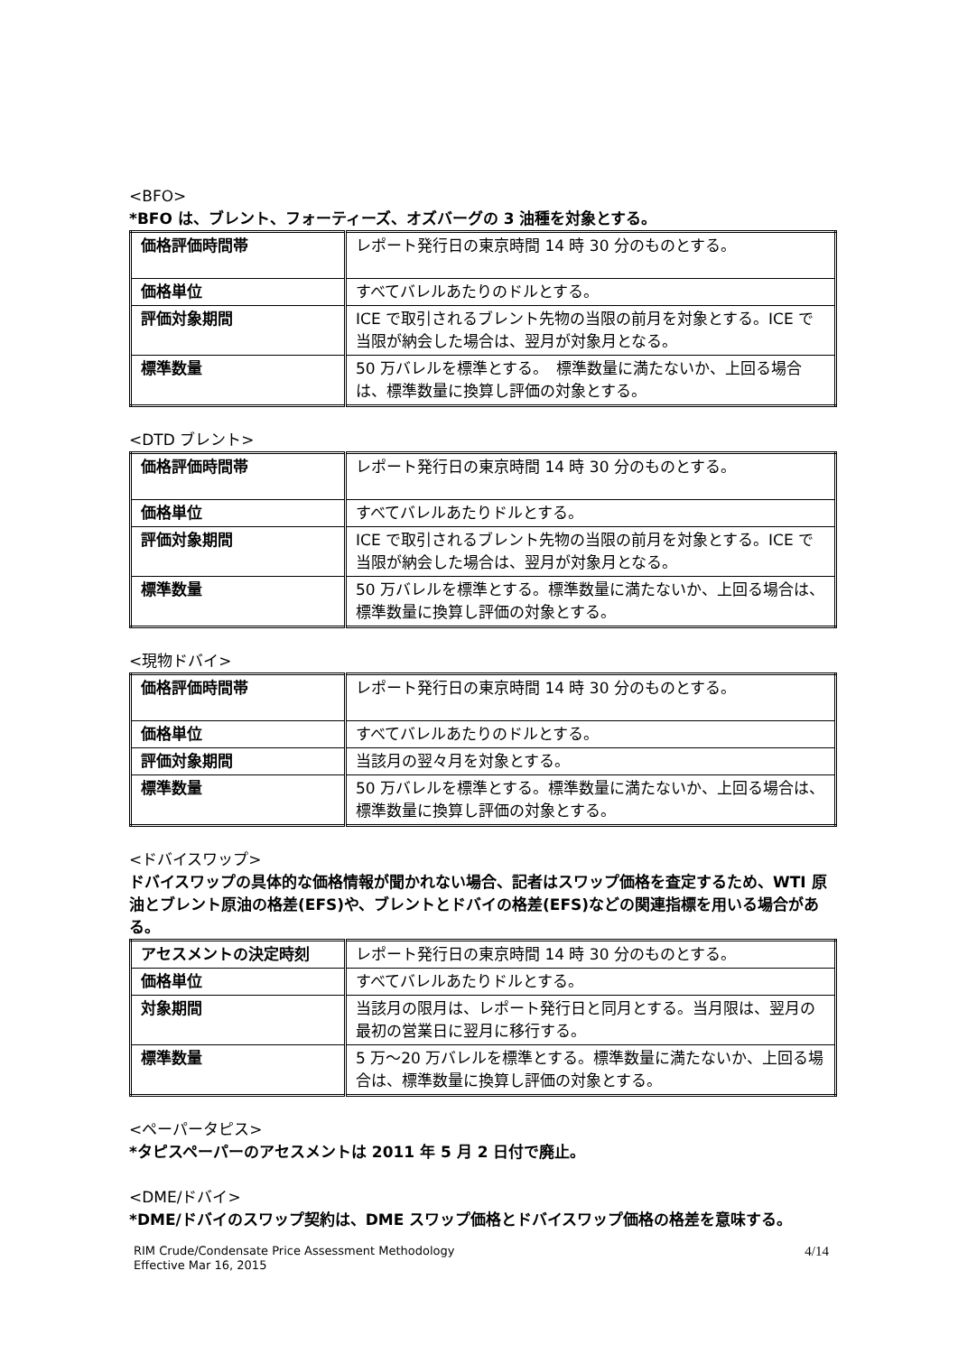<BFO>
*BFO は、ブレント、フォーティーズ、オズバーグの 3 油種を対象とする。
| 価格評価時間帯 | レポート発行日の東京時間 14 時 30 分のものとする。 |
| 価格単位 | すべてバレルあたりのドルとする。 |
| 評価対象期間 | ICE で取引されるブレント先物の当限の前月を対象とする。ICE で当限が納会した場合は、翌月が対象月となる。 |
| 標準数量 | 50 万バレルを標準とする。 標準数量に満たないか、上回る場合は、標準数量に換算し評価の対象とする。 |
<DTD ブレント>
| 価格評価時間帯 | レポート発行日の東京時間 14 時 30 分のものとする。 |
| 価格単位 | すべてバレルあたりドルとする。 |
| 評価対象期間 | ICE で取引されるブレント先物の当限の前月を対象とする。ICE で当限が納会した場合は、翌月が対象月となる。 |
| 標準数量 | 50 万バレルを標準とする。標準数量に満たないか、上回る場合は、標準数量に換算し評価の対象とする。 |
<現物ドバイ>
| 価格評価時間帯 | レポート発行日の東京時間 14 時 30 分のものとする。 |
| 価格単位 | すべてバレルあたりのドルとする。 |
| 評価対象期間 | 当該月の翌々月を対象とする。 |
| 標準数量 | 50 万バレルを標準とする。標準数量に満たないか、上回る場合は、標準数量に換算し評価の対象とする。 |
<ドバイスワップ>
ドバイスワップの具体的な価格情報が聞かれない場合、記者はスワップ価格を査定するため、WTI 原油とブレント原油の格差(EFS)や、ブレントとドバイの格差(EFS)などの関連指標を用いる場合がある。
| アセスメントの決定時刻 | レポート発行日の東京時間 14 時 30 分のものとする。 |
| 価格単位 | すべてバレルあたりドルとする。 |
| 対象期間 | 当該月の限月は、レポート発行日と同月とする。当月限は、翌月の最初の営業日に翌月に移行する。 |
| 標準数量 | 5 万～20 万バレルを標準とする。標準数量に満たないか、上回る場合は、標準数量に換算し評価の対象とする。 |
<ペーパータピス>
*タピスペーパーのアセスメントは 2011 年 5 月 2 日付で廃止。
<DME/ドバイ>
*DME/ドバイのスワップ契約は、DME スワップ価格とドバイスワップ価格の格差を意味する。
RIM Crude/Condensate Price Assessment Methodology
Effective Mar 16, 2015
4/14